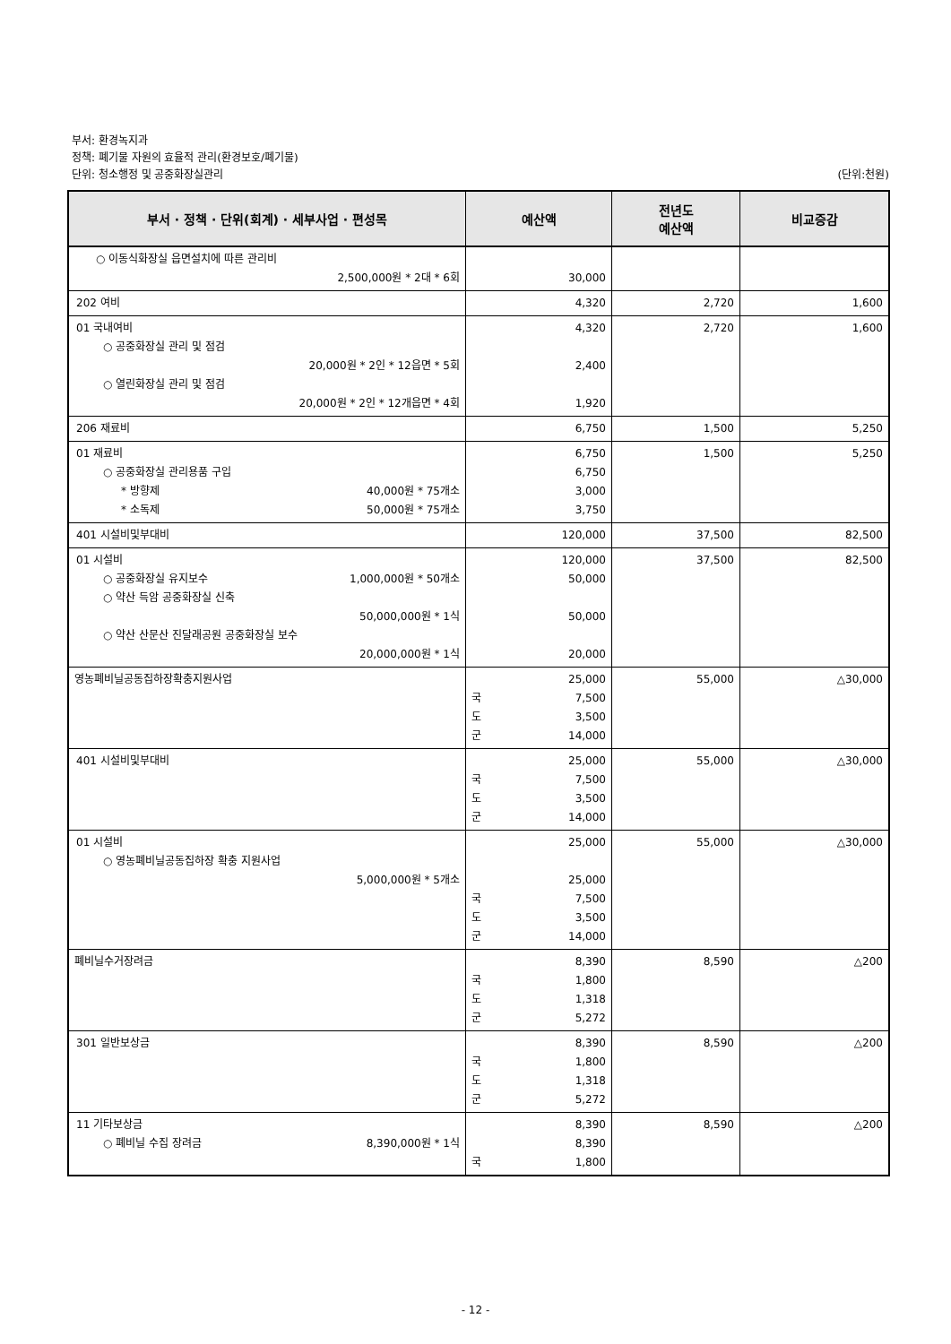부서: 환경녹지과
정책: 폐기물 자원의 효율적 관리(환경보호/폐기물)
단위: 청소행정 및 공중화장실관리 (단위:천원)
| 부서 · 정책 · 단위(회계) · 세부사업 · 편성목 | 예산액 | 전년도 예산액 | 비교증감 |
| --- | --- | --- | --- |
| ○ 이동식화장실 읍면설치에 따른 관리비 2,500,000원 * 2대 * 6회 | 30,000 | | |
| 202 여비 | 4,320 | 2,720 | 1,600 |
| 01 국내여비 ○ 공중화장실 관리 및 점검 20,000원 * 2인 * 12읍면 * 5회 ○ 열린화장실 관리 및 점검 20,000원 * 2인 * 12개읍면 * 4회 | 4,320 2,400 1,920 | 2,720 | 1,600 |
| 206 재료비 | 6,750 | 1,500 | 5,250 |
| 01 재료비 ○ 공중화장실 관리용품 구입 * 방향제 40,000원 * 75개소 * 소독제 50,000원 * 75개소 | 6,750 6,750 3,000 3,750 | 1,500 | 5,250 |
| 401 시설비및부대비 | 120,000 | 37,500 | 82,500 |
| 01 시설비 ○ 공중화장실 유지보수 1,000,000원 * 50개소 ○ 약산 득암 공중화장실 신축 50,000,000원 * 1식 ○ 약산 산문산 진달래공원 공중화장실 보수 20,000,000원 * 1식 | 120,000 50,000 50,000 20,000 | 37,500 | 82,500 |
| 영농폐비닐공동집하장확충지원사업 | 25,000 국 7,500 도 3,500 군 14,000 | 55,000 | △30,000 |
| 401 시설비및부대비 | 25,000 국 7,500 도 3,500 군 14,000 | 55,000 | △30,000 |
| 01 시설비 ○ 영농폐비닐공동집하장 확충 지원사업 5,000,000원 * 5개소 | 25,000 25,000 국 7,500 도 3,500 군 14,000 | 55,000 | △30,000 |
| 폐비닐수거장려금 | 8,390 국 1,800 도 1,318 군 5,272 | 8,590 | △200 |
| 301 일반보상금 | 8,390 국 1,800 도 1,318 군 5,272 | 8,590 | △200 |
| 11 기타보상금 ○ 폐비닐 수집 장려금 8,390,000원 * 1식 | 8,390 8,390 국 1,800 | 8,590 | △200 |
- 12 -